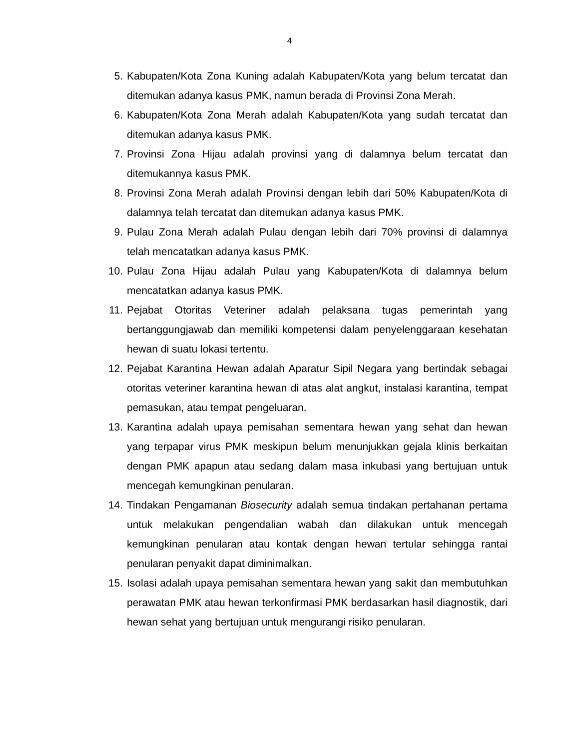4
5. Kabupaten/Kota Zona Kuning adalah Kabupaten/Kota yang belum tercatat dan ditemukan adanya kasus PMK, namun berada di Provinsi Zona Merah.
6. Kabupaten/Kota Zona Merah adalah Kabupaten/Kota yang sudah tercatat dan ditemukan adanya kasus PMK.
7. Provinsi Zona Hijau adalah provinsi yang di dalamnya belum tercatat dan ditemukannya kasus PMK.
8. Provinsi Zona Merah adalah Provinsi dengan lebih dari 50% Kabupaten/Kota di dalamnya telah tercatat dan ditemukan adanya kasus PMK.
9. Pulau Zona Merah adalah Pulau dengan lebih dari 70% provinsi di dalamnya telah mencatatkan adanya kasus PMK.
10. Pulau Zona Hijau adalah Pulau yang Kabupaten/Kota di dalamnya belum mencatatkan adanya kasus PMK.
11. Pejabat Otoritas Veteriner adalah pelaksana tugas pemerintah yang bertanggungjawab dan memiliki kompetensi dalam penyelenggaraan kesehatan hewan di suatu lokasi tertentu.
12. Pejabat Karantina Hewan adalah Aparatur Sipil Negara yang bertindak sebagai otoritas veteriner karantina hewan di atas alat angkut, instalasi karantina, tempat pemasukan, atau tempat pengeluaran.
13. Karantina adalah upaya pemisahan sementara hewan yang sehat dan hewan yang terpapar virus PMK meskipun belum menunjukkan gejala klinis berkaitan dengan PMK apapun atau sedang dalam masa inkubasi yang bertujuan untuk mencegah kemungkinan penularan.
14. Tindakan Pengamanan Biosecurity adalah semua tindakan pertahanan pertama untuk melakukan pengendalian wabah dan dilakukan untuk mencegah kemungkinan penularan atau kontak dengan hewan tertular sehingga rantai penularan penyakit dapat diminimalkan.
15. Isolasi adalah upaya pemisahan sementara hewan yang sakit dan membutuhkan perawatan PMK atau hewan terkonfirmasi PMK berdasarkan hasil diagnostik, dari hewan sehat yang bertujuan untuk mengurangi risiko penularan.